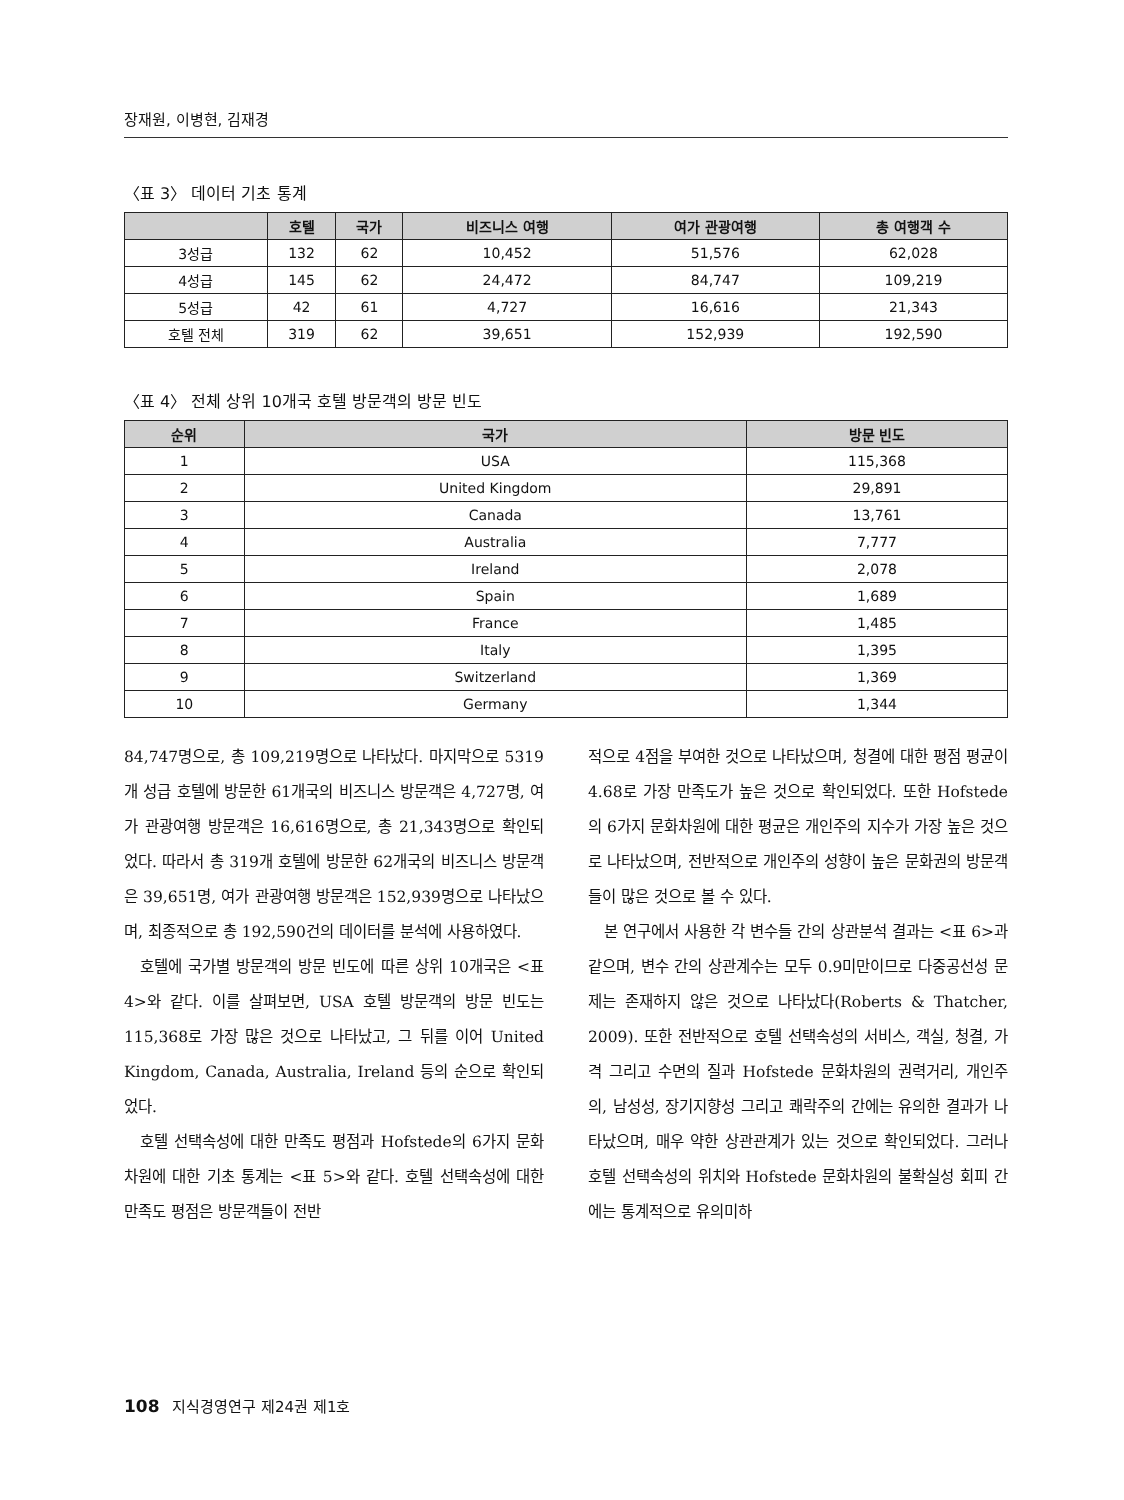장재원, 이병현, 김재경
〈표 3〉 데이터 기초 통계
| | 호텔 | 국가 | 비즈니스 여행 | 여가 관광여행 | 총 여행객 수 |
| --- | --- | --- | --- | --- | --- |
| 3성급 | 132 | 62 | 10,452 | 51,576 | 62,028 |
| 4성급 | 145 | 62 | 24,472 | 84,747 | 109,219 |
| 5성급 | 42 | 61 | 4,727 | 16,616 | 21,343 |
| 호텔 전체 | 319 | 62 | 39,651 | 152,939 | 192,590 |
〈표 4〉 전체 상위 10개국 호텔 방문객의 방문 빈도
| 순위 | 국가 | 방문 빈도 |
| --- | --- | --- |
| 1 | USA | 115,368 |
| 2 | United Kingdom | 29,891 |
| 3 | Canada | 13,761 |
| 4 | Australia | 7,777 |
| 5 | Ireland | 2,078 |
| 6 | Spain | 1,689 |
| 7 | France | 1,485 |
| 8 | Italy | 1,395 |
| 9 | Switzerland | 1,369 |
| 10 | Germany | 1,344 |
84,747명으로, 총 109,219명으로 나타났다. 마지막으로 5319개 성급 호텔에 방문한 61개국의 비즈니스 방문객은 4,727명, 여가 관광여행 방문객은 16,616명으로, 총 21,343명으로 확인되었다. 따라서 총 319개 호텔에 방문한 62개국의 비즈니스 방문객은 39,651명, 여가 관광여행 방문객은 152,939명으로 나타났으며, 최종적으로 총 192,590건의 데이터를 분석에 사용하였다.
호텔에 국가별 방문객의 방문 빈도에 따른 상위 10개국은 <표 4>와 같다. 이를 살펴보면, USA 호텔 방문객의 방문 빈도는 115,368로 가장 많은 것으로 나타났고, 그 뒤를 이어 United Kingdom, Canada, Australia, Ireland 등의 순으로 확인되었다.
호텔 선택속성에 대한 만족도 평점과 Hofstede의 6가지 문화차원에 대한 기초 통계는 <표 5>와 같다. 호텔 선택속성에 대한 만족도 평점은 방문객들이 전반
적으로 4점을 부여한 것으로 나타났으며, 청결에 대한 평점 평균이 4.68로 가장 만족도가 높은 것으로 확인되었다. 또한 Hofstede의 6가지 문화차원에 대한 평균은 개인주의 지수가 가장 높은 것으로 나타났으며, 전반적으로 개인주의 성향이 높은 문화권의 방문객들이 많은 것으로 볼 수 있다.
본 연구에서 사용한 각 변수들 간의 상관분석 결과는 <표 6>과 같으며, 변수 간의 상관계수는 모두 0.9미만이므로 다중공선성 문제는 존재하지 않은 것으로 나타났다(Roberts & Thatcher, 2009). 또한 전반적으로 호텔 선택속성의 서비스, 객실, 청결, 가격 그리고 수면의 질과 Hofstede 문화차원의 권력거리, 개인주의, 남성성, 장기지향성 그리고 쾌락주의 간에는 유의한 결과가 나타났으며, 매우 약한 상관관계가 있는 것으로 확인되었다. 그러나 호텔 선택속성의 위치와 Hofstede 문화차원의 불확실성 회피 간에는 통계적으로 유의미하
108 지식경영연구 제24권 제1호